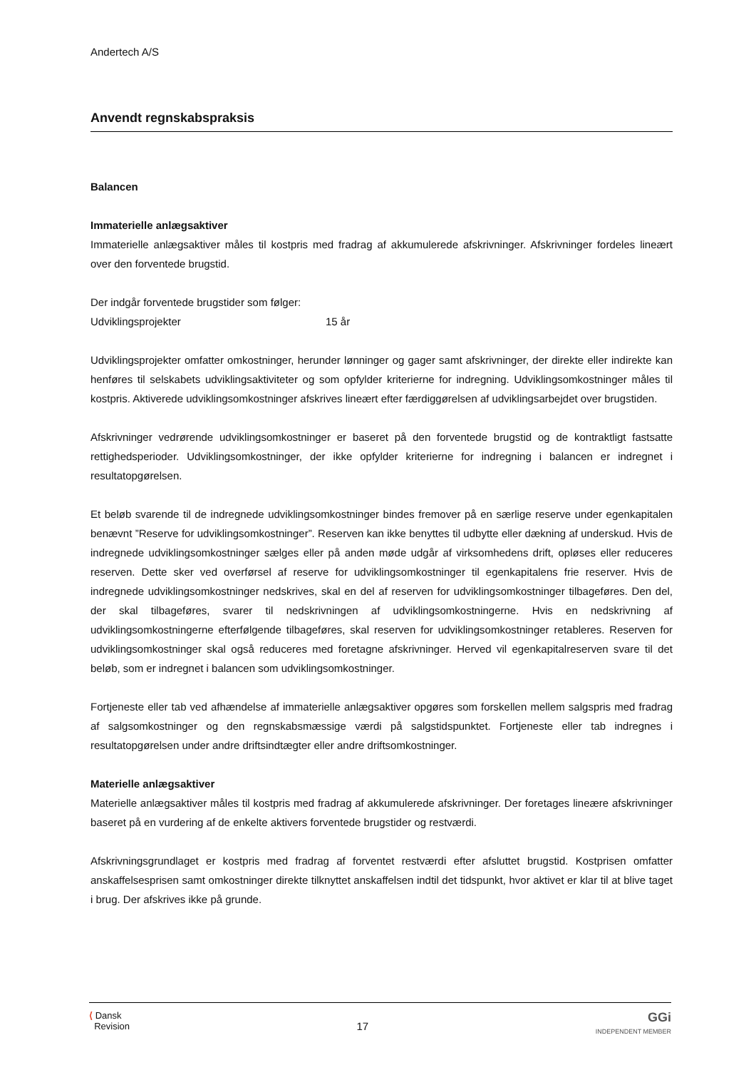Andertech A/S
Anvendt regnskabspraksis
Balancen
Immaterielle anlægsaktiver
Immaterielle anlægsaktiver måles til kostpris med fradrag af akkumulerede afskrivninger. Afskrivninger fordeles lineært over den forventede brugstid.
Der indgår forventede brugstider som følger:
Udviklingsprojekter 15 år
Udviklingsprojekter omfatter omkostninger, herunder lønninger og gager samt afskrivninger, der direkte eller indirekte kan henføres til selskabets udviklingsaktiviteter og som opfylder kriterierne for indregning. Udviklingsomkostninger måles til kostpris. Aktiverede udviklingsomkostninger afskrives lineært efter færdiggørelsen af udviklingsarbejdet over brugstiden.
Afskrivninger vedrørende udviklingsomkostninger er baseret på den forventede brugstid og de kontraktligt fastsatte rettighedsperioder. Udviklingsomkostninger, der ikke opfylder kriterierne for indregning i balancen er indregnet i resultatopgørelsen.
Et beløb svarende til de indregnede udviklingsomkostninger bindes fremover på en særlige reserve under egenkapitalen benævnt ”Reserve for udviklingsomkostninger”. Reserven kan ikke benyttes til udbytte eller dækning af underskud. Hvis de indregnede udviklingsomkostninger sælges eller på anden møde udgår af virksomhedens drift, opløses eller reduceres reserven. Dette sker ved overførsel af reserve for udviklingsomkostninger til egenkapitalens frie reserver. Hvis de indregnede udviklingsomkostninger nedskrives, skal en del af reserven for udviklingsomkostninger tilbageføres. Den del, der skal tilbageføres, svarer til nedskrivningen af udviklingsomkostningerne. Hvis en nedskrivning af udviklingsomkostningerne efterfølgende tilbageføres, skal reserven for udviklingsomkostninger retableres. Reserven for udviklingsomkostninger skal også reduceres med foretagne afskrivninger. Herved vil egenkapitalreserven svare til det beløb, som er indregnet i balancen som udviklingsomkostninger.
Fortjeneste eller tab ved afhændelse af immaterielle anlægsaktiver opgøres som forskellen mellem salgspris med fradrag af salgsomkostninger og den regnskabsmæssige værdi på salgstidspunktet. Fortjeneste eller tab indregnes i resultatopgørelsen under andre driftsindtægter eller andre driftsomkostninger.
Materielle anlægsaktiver
Materielle anlægsaktiver måles til kostpris med fradrag af akkumulerede afskrivninger. Der foretages lineære afskrivninger baseret på en vurdering af de enkelte aktivers forventede brugstider og restværdi.
Afskrivningsgrundlaget er kostpris med fradrag af forventet restværdi efter afsluttet brugstid. Kostprisen omfatter anskaffelsesprisen samt omkostninger direkte tilknyttet anskaffelsen indtil det tidspunkt, hvor aktivet er klar til at blive taget i brug. Der afskrives ikke på grunde.
⟨ Dansk
Revision
17
GGi
INDEPENDENT MEMBER